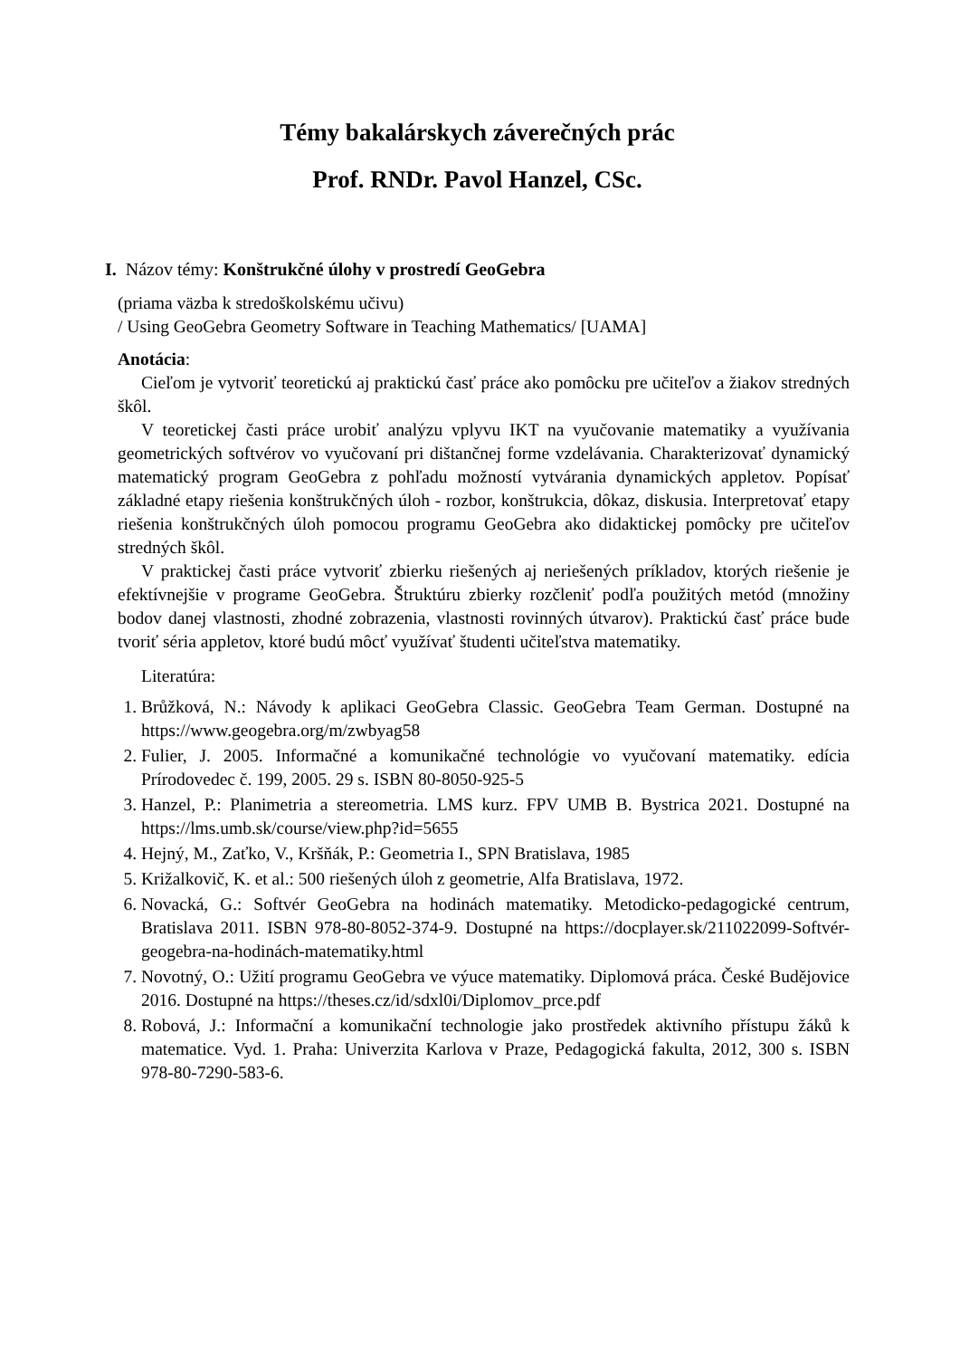Témy bakalárskych záverečných prác
Prof. RNDr. Pavol Hanzel, CSc.
I. Názov témy: Konštrukčné úlohy v prostredí GeoGebra
(priama väzba k stredoškolskému učivu)
/ Using GeoGebra Geometry Software in Teaching Mathematics/ [UAMA]
Anotácia:
Cieľom je vytvoriť teoretickú aj praktickú časť práce ako pomôcku pre učiteľov a žiakov stredných škôl.
V teoretickej časti práce urobiť analýzu vplyvu IKT na vyučovanie matematiky a využívania geometrických softvérov vo vyučovaní pri dištančnej forme vzdelávania. Charakterizovať dynamický matematický program GeoGebra z pohľadu možností vytvárania dynamických appletov. Popísať základné etapy riešenia konštrukčných úloh - rozbor, konštrukcia, dôkaz, diskusia. Interpretovať etapy riešenia konštrukčných úloh pomocou programu GeoGebra ako didaktickej pomôcky pre učiteľov stredných škôl.
V praktickej časti práce vytvoriť zbierku riešených aj neriešených príkladov, ktorých riešenie je efektívnejšie v programe GeoGebra. Štruktúru zbierky rozčleniť podľa použitých metód (množiny bodov danej vlastnosti, zhodné zobrazenia, vlastnosti rovinných útvarov). Praktickú časť práce bude tvoriť séria appletov, ktoré budú môcť využívať študenti učiteľstva matematiky.
Literatúra:
1. Brůžková, N.: Návody k aplikaci GeoGebra Classic. GeoGebra Team German. Dostupné na https://www.geogebra.org/m/zwbyag58
2. Fulier, J. 2005. Informačné a komunikačné technológie vo vyučovaní matematiky. edícia Prírodovedec č. 199, 2005. 29 s. ISBN 80-8050-925-5
3. Hanzel, P.: Planimetria a stereometria. LMS kurz. FPV UMB B. Bystrica 2021. Dostupné na https://lms.umb.sk/course/view.php?id=5655
4. Hejný, M., Zaťko, V., Kršňák, P.: Geometria I., SPN Bratislava, 1985
5. Križalkovič, K. et al.: 500 riešených úloh z geometrie, Alfa Bratislava, 1972.
6. Novacká, G.: Softvér GeoGebra na hodinách matematiky. Metodicko-pedagogické centrum, Bratislava 2011. ISBN 978-80-8052-374-9. Dostupné na https://docplayer.sk/211022099-Softvér-geogebra-na-hodinách-matematiky.html
7. Novotný, O.: Užití programu GeoGebra ve výuce matematiky. Diplomová práca. České Budějovice 2016. Dostupné na https://theses.cz/id/sdxl0i/Diplomov_prce.pdf
8. Robová, J.: Informační a komunikační technologie jako prostředek aktivního přístupu žáků k matematice. Vyd. 1. Praha: Univerzita Karlova v Praze, Pedagogická fakulta, 2012, 300 s. ISBN 978-80-7290-583-6.